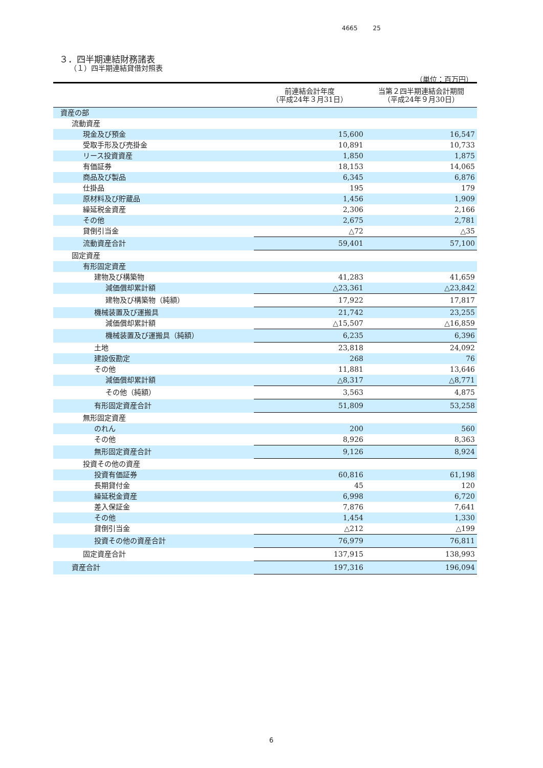4665 25
３．四半期連結財務諸表
（１）四半期連結貸借対照表
（単位：百万円）
| | 前連結会計年度 （平成24年３月31日） | 当第２四半期連結会計期間 （平成24年９月30日） |
| --- | --- | --- |
| 資産の部 | | |
| 流動資産 | | |
| 現金及び預金 | 15,600 | 16,547 |
| 受取手形及び売掛金 | 10,891 | 10,733 |
| リース投資資産 | 1,850 | 1,875 |
| 有価証券 | 18,153 | 14,065 |
| 商品及び製品 | 6,345 | 6,876 |
| 仕掛品 | 195 | 179 |
| 原材料及び貯蔵品 | 1,456 | 1,909 |
| 繰延税金資産 | 2,306 | 2,166 |
| その他 | 2,675 | 2,781 |
| 貸倒引当金 | △72 | △35 |
| 流動資産合計 | 59,401 | 57,100 |
| 固定資産 | | |
| 有形固定資産 | | |
| 建物及び構築物 | 41,283 | 41,659 |
| 減価償却累計額 | △23,361 | △23,842 |
| 建物及び構築物（純額） | 17,922 | 17,817 |
| 機械装置及び運搬具 | 21,742 | 23,255 |
| 減価償却累計額 | △15,507 | △16,859 |
| 機械装置及び運搬具（純額） | 6,235 | 6,396 |
| 土地 | 23,818 | 24,092 |
| 建設仮勘定 | 268 | 76 |
| その他 | 11,881 | 13,646 |
| 減価償却累計額 | △8,317 | △8,771 |
| その他（純額） | 3,563 | 4,875 |
| 有形固定資産合計 | 51,809 | 53,258 |
| 無形固定資産 | | |
| のれん | 200 | 560 |
| その他 | 8,926 | 8,363 |
| 無形固定資産合計 | 9,126 | 8,924 |
| 投資その他の資産 | | |
| 投資有価証券 | 60,816 | 61,198 |
| 長期貸付金 | 45 | 120 |
| 繰延税金資産 | 6,998 | 6,720 |
| 差入保証金 | 7,876 | 7,641 |
| その他 | 1,454 | 1,330 |
| 貸倒引当金 | △212 | △199 |
| 投資その他の資産合計 | 76,979 | 76,811 |
| 固定資産合計 | 137,915 | 138,993 |
| 資産合計 | 197,316 | 196,094 |
6